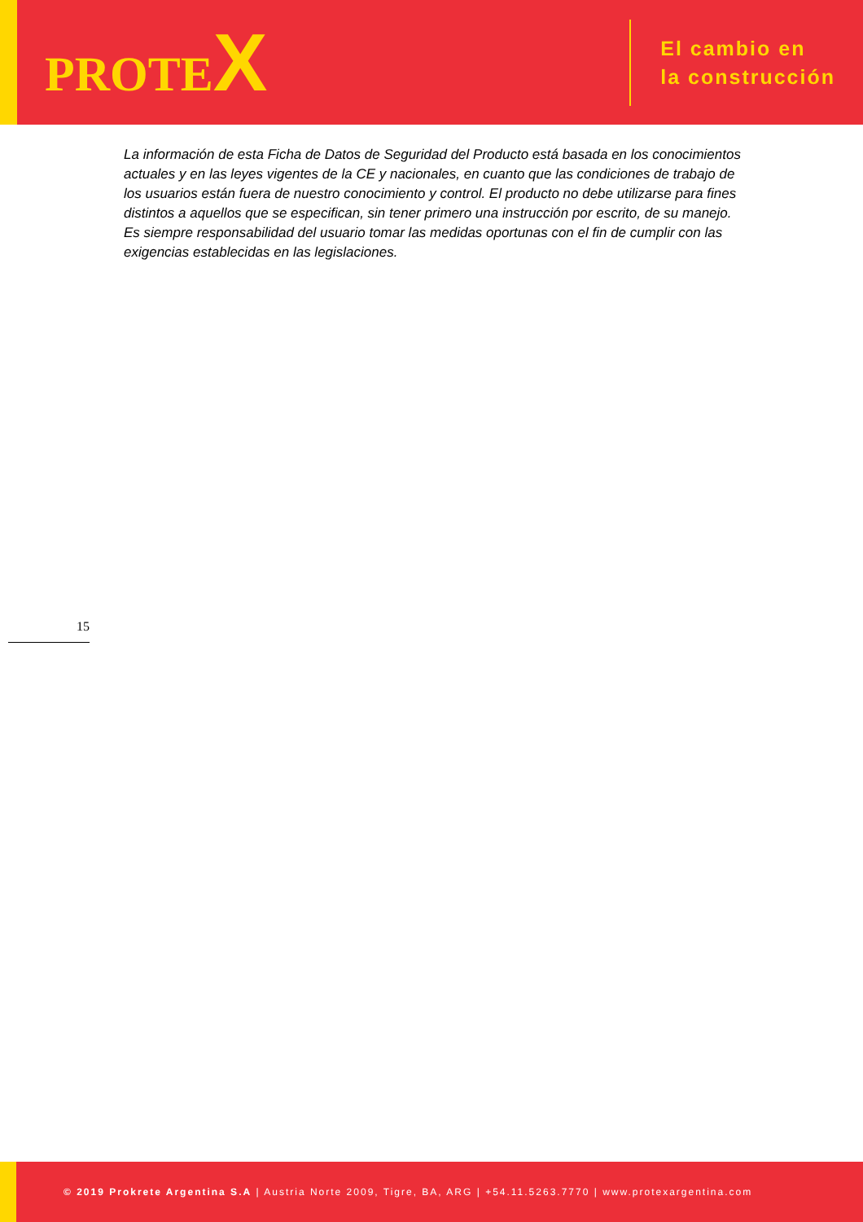PROTEX
El cambio en
la construcción
La información de esta Ficha de Datos de Seguridad del Producto está basada en los conocimientos actuales y en las leyes vigentes de la CE y nacionales, en cuanto que las condiciones de trabajo de los usuarios están fuera de nuestro conocimiento y control. El producto no debe utilizarse para fines distintos a aquellos que se especifican, sin tener primero una instrucción por escrito, de su manejo. Es siempre responsabilidad del usuario tomar las medidas oportunas con el fin de cumplir con las exigencias establecidas en las legislaciones.
15
© 2019 Prokrete Argentina S.A | Austria Norte 2009, Tigre, BA, ARG | +54.11.5263.7770 | www.protexargentina.com